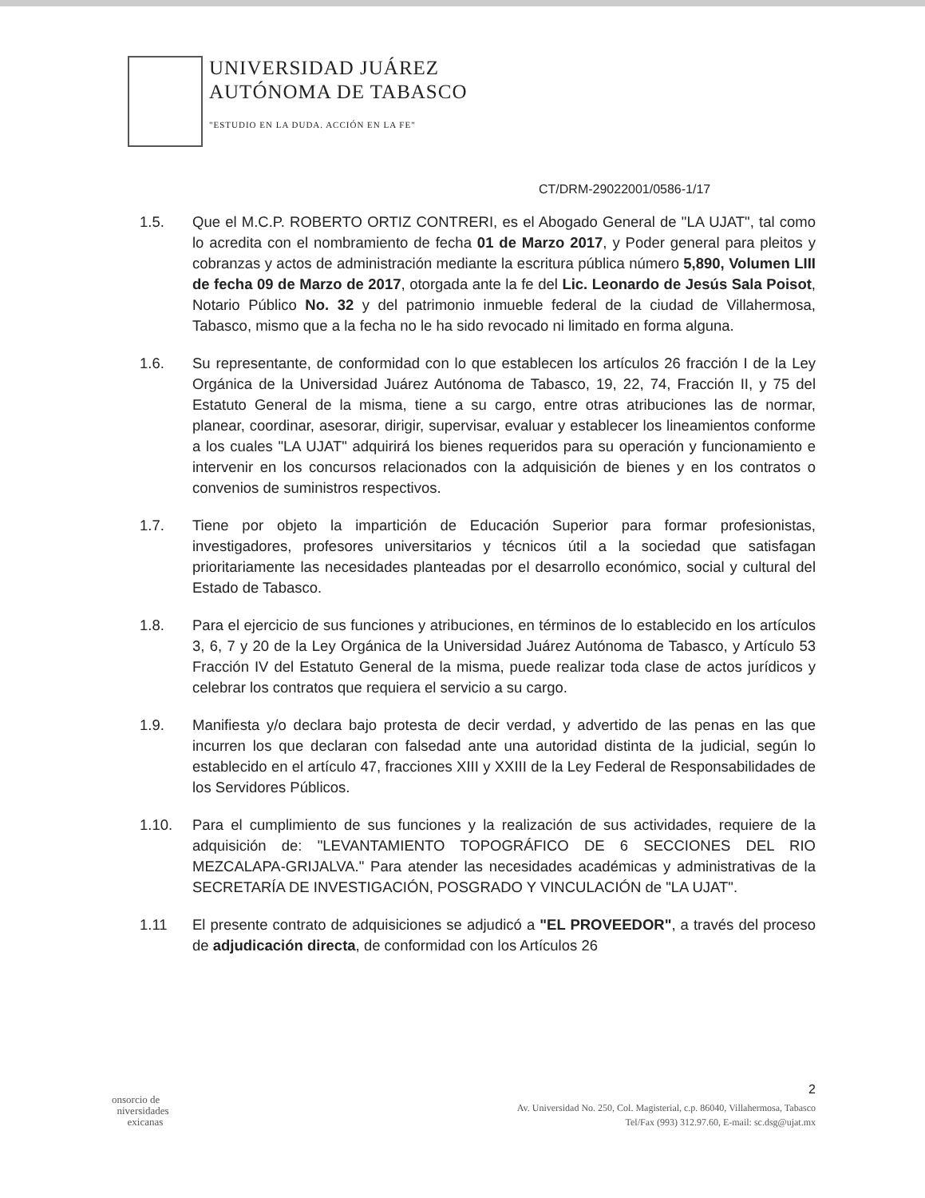UNIVERSIDAD JUÁREZ
AUTÓNOMA DE TABASCO
"ESTUDIO EN LA DUDA. ACCIÓN EN LA FE"
CT/DRM-29022001/0586-1/17
1.5. Que el M.C.P. ROBERTO ORTIZ CONTRERI, es el Abogado General de "LA UJAT", tal como lo acredita con el nombramiento de fecha 01 de Marzo 2017, y Poder general para pleitos y cobranzas y actos de administración mediante la escritura pública número 5,890, Volumen LIII de fecha 09 de Marzo de 2017, otorgada ante la fe del Lic. Leonardo de Jesús Sala Poisot, Notario Público No. 32 y del patrimonio inmueble federal de la ciudad de Villahermosa, Tabasco, mismo que a la fecha no le ha sido revocado ni limitado en forma alguna.
1.6. Su representante, de conformidad con lo que establecen los artículos 26 fracción I de la Ley Orgánica de la Universidad Juárez Autónoma de Tabasco, 19, 22, 74, Fracción II, y 75 del Estatuto General de la misma, tiene a su cargo, entre otras atribuciones las de normar, planear, coordinar, asesorar, dirigir, supervisar, evaluar y establecer los lineamientos conforme a los cuales "LA UJAT" adquirirá los bienes requeridos para su operación y funcionamiento e intervenir en los concursos relacionados con la adquisición de bienes y en los contratos o convenios de suministros respectivos.
1.7. Tiene por objeto la impartición de Educación Superior para formar profesionistas, investigadores, profesores universitarios y técnicos útil a la sociedad que satisfagan prioritariamente las necesidades planteadas por el desarrollo económico, social y cultural del Estado de Tabasco.
1.8. Para el ejercicio de sus funciones y atribuciones, en términos de lo establecido en los artículos 3, 6, 7 y 20 de la Ley Orgánica de la Universidad Juárez Autónoma de Tabasco, y Artículo 53 Fracción IV del Estatuto General de la misma, puede realizar toda clase de actos jurídicos y celebrar los contratos que requiera el servicio a su cargo.
1.9. Manifiesta y/o declara bajo protesta de decir verdad, y advertido de las penas en las que incurren los que declaran con falsedad ante una autoridad distinta de la judicial, según lo establecido en el artículo 47, fracciones XIII y XXIII de la Ley Federal de Responsabilidades de los Servidores Públicos.
1.10. Para el cumplimiento de sus funciones y la realización de sus actividades, requiere de la adquisición de: "LEVANTAMIENTO TOPOGRÁFICO DE 6 SECCIONES DEL RIO MEZCALAPA-GRIJALVA." Para atender las necesidades académicas y administrativas de la SECRETARÍA DE INVESTIGACIÓN, POSGRADO Y VINCULACIÓN de "LA UJAT".
1.11 El presente contrato de adquisiciones se adjudicó a "EL PROVEEDOR", a través del proceso de adjudicación directa, de conformidad con los Artículos 26
2
onsorcio de
niversidades
exicanas
Av. Universidad No. 250, Col. Magisterial, c.p. 86040, Villahermosa, Tabasco
Tel/Fax (993) 312.97.60, E-mail: sc.dsg@ujat.mx